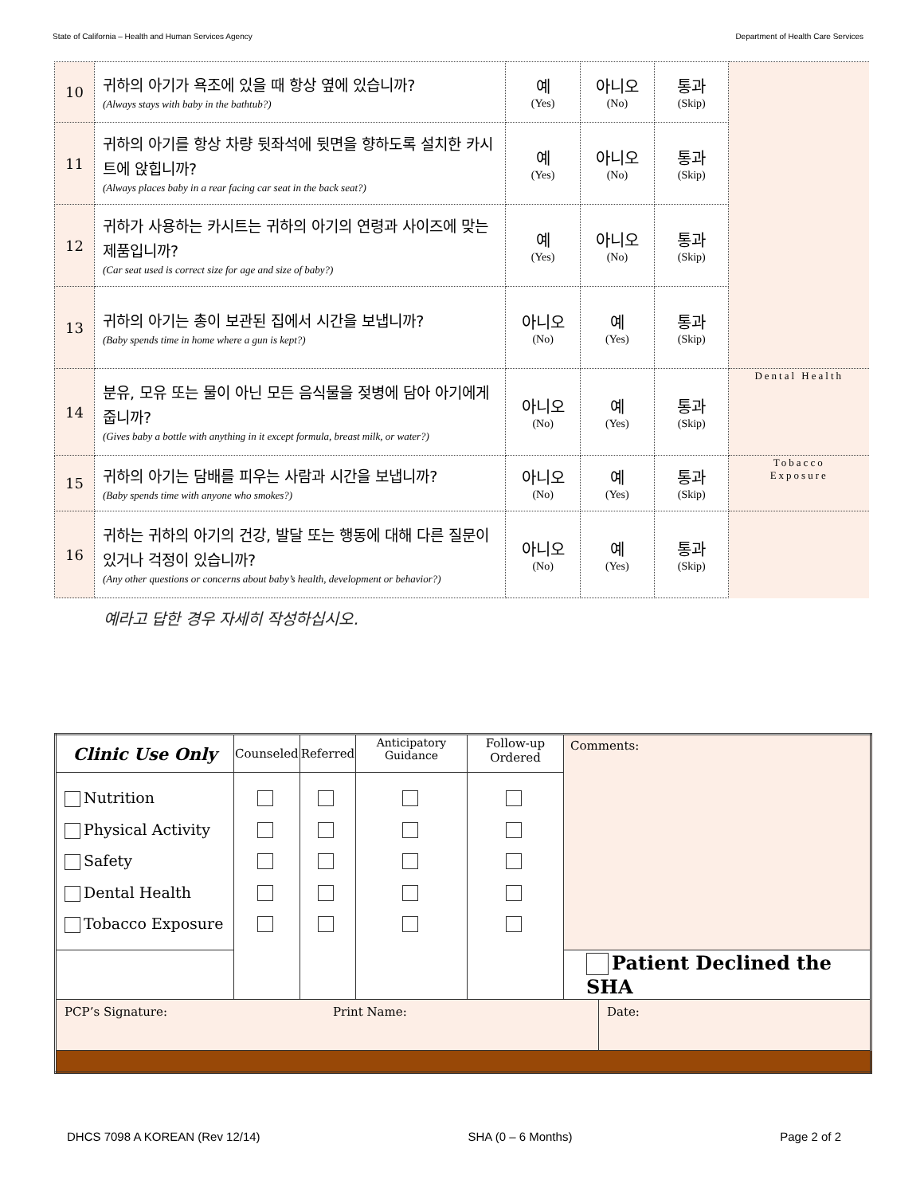State of California – Health and Human Services Agency Department of Health Care Services
| 10 | 귀하의 아기가 욕조에 있을 때 항상 옆에 있습니까? (Always stays with baby in the bathtub?) | 예 (Yes) | 아니오 (No) | 통과 (Skip) | |
| 11 | 귀하의 아기를 항상 차량 뒷좌석에 뒷면을 향하도록 설치한 카시트에 앉힙니까? (Always places baby in a rear facing car seat in the back seat?) | 예 (Yes) | 아니오 (No) | 통과 (Skip) | |
| 12 | 귀하가 사용하는 카시트는 귀하의 아기의 연령과 사이즈에 맞는 제품입니까? (Car seat used is correct size for age and size of baby?) | 예 (Yes) | 아니오 (No) | 통과 (Skip) | |
| 13 | 귀하의 아기는 총이 보관된 집에서 시간을 보냅니까? (Baby spends time in home where a gun is kept?) | 아니오 (No) | 예 (Yes) | 통과 (Skip) | |
| 14 | 분유, 모유 또는 물이 아닌 모든 음식물을 젖병에 담아 아기에게 줍니까? (Gives baby a bottle with anything in it except formula, breast milk, or water?) | 아니오 (No) | 예 (Yes) | 통과 (Skip) | Dental Health |
| 15 | 귀하의 아기는 담배를 피우는 사람과 시간을 보냅니까? (Baby spends time with anyone who smokes?) | 아니오 (No) | 예 (Yes) | 통과 (Skip) | Tobacco Exposure |
| 16 | 귀하는 귀하의 아기의 건강, 발달 또는 행동에 대해 다른 질문이 있거나 걱정이 있습니까? (Any other questions or concerns about baby’s health, development or behavior?) | 아니오 (No) | 예 (Yes) | 통과 (Skip) | |
예라고 답한 경우 자세히 작성하십시오.
| Clinic Use Only | Counseled | Referred | Anticipatory Guidance | Follow-up Ordered | Comments: | |
| Nutrition Physical Activity Safety Dental Health Tobacco Exposure | | | | | | |
| | | | | | Patient Declined the SHA | |
| PCP’s Signature: Print Name: | | | | | | Date: |
DHCS 7098 A KOREAN (Rev 12/14) SHA (0 – 6 Months) Page 2 of 2